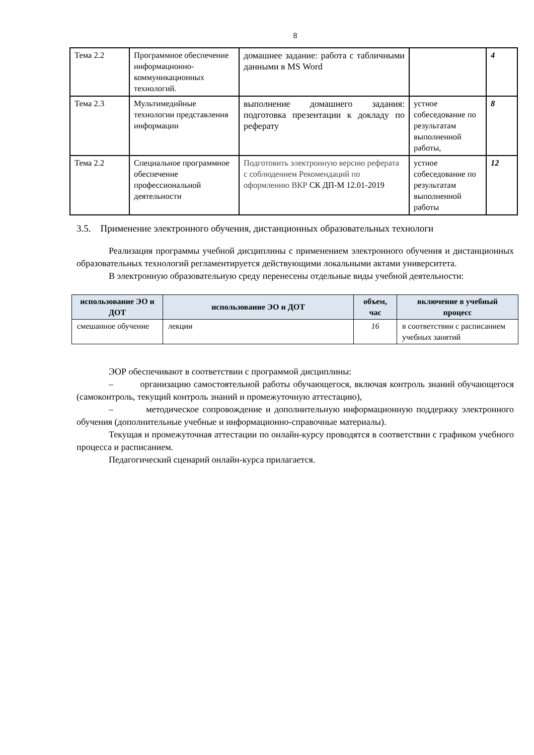8
| Тема 2.2 | Программное обеспечение информационно-коммуникационных технологий. | домашнее задание: работа с табличными данными в MS Word | | 4 |
| Тема 2.3 | Мультимедийные технологии представления информации | выполнение домашнего задания: подготовка презентации к докладу по реферату | устное собеседование по результатам выполненной работы, | 8 |
| Тема 2.2 | Специальное программное обеспечение профессиональной деятельности | Подготовить электронную версию реферата с соблюдением Рекомендаций по оформлению ВКР СК ДП-М 12.01-2019 | устное собеседование по результатам выполненной работы | 12 |
3.5. Применение электронного обучения, дистанционных образовательных технологи
Реализация программы учебной дисциплины с применением электронного обучения и дистанционных образовательных технологий регламентируется действующими локальными актами университета.
В электронную образовательную среду перенесены отдельные виды учебной деятельности:
| использование ЭО и ДОТ | использование ЭО и ДОТ | объем, час | включение в учебный процесс |
| --- | --- | --- | --- |
| смешанное обучение | лекции | 16 | в соответствии с расписанием учебных занятий |
ЭОР обеспечивают в соответствии с программой дисциплины:
– организацию самостоятельной работы обучающегося, включая контроль знаний обучающегося (самоконтроль, текущий контроль знаний и промежуточную аттестацию),
– методическое сопровождение и дополнительную информационную поддержку электронного обучения (дополнительные учебные и информационно-справочные материалы).
Текущая и промежуточная аттестации по онлайн-курсу проводятся в соответствии с графиком учебного процесса и расписанием.
Педагогический сценарий онлайн-курса прилагается.